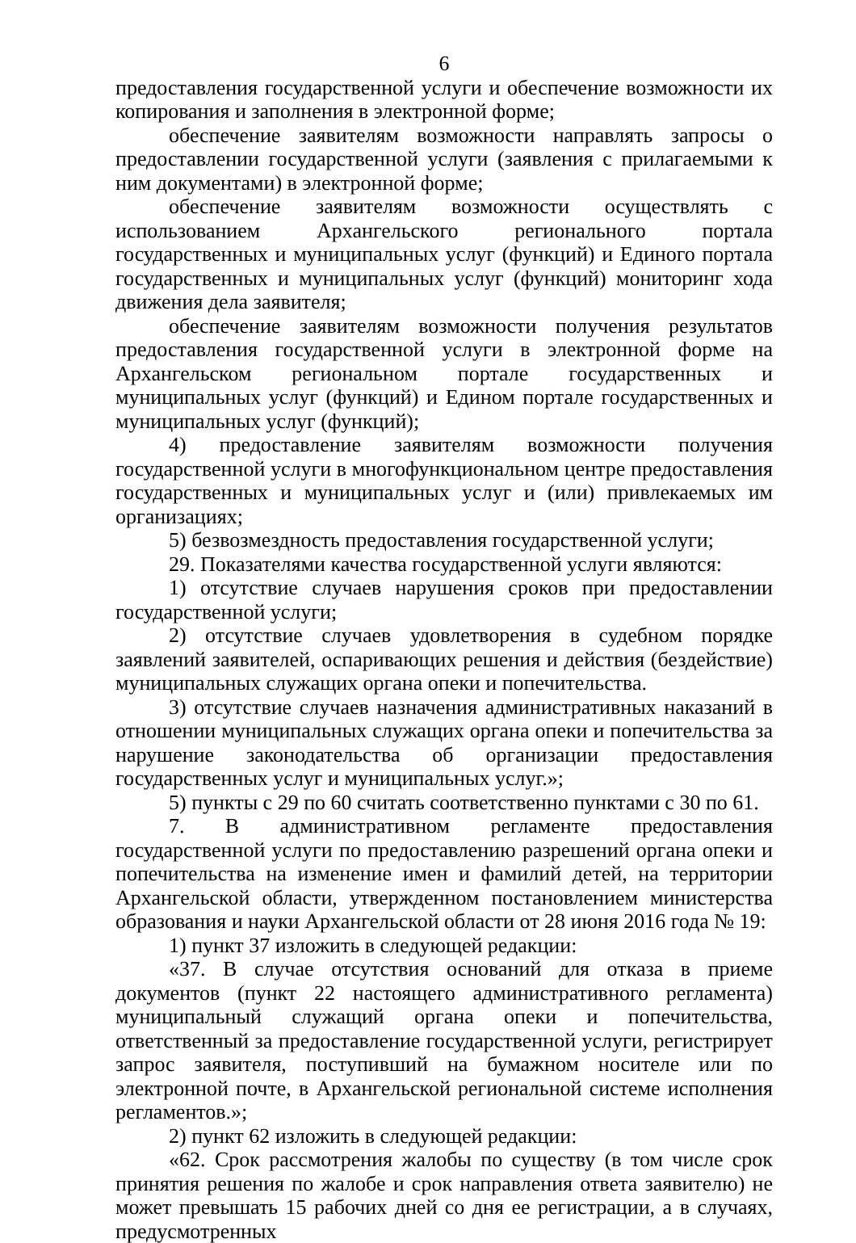6
предоставления государственной услуги и обеспечение возможности их копирования и заполнения в электронной форме;
обеспечение заявителям возможности направлять запросы о предоставлении государственной услуги (заявления с прилагаемыми к ним документами) в электронной форме;
обеспечение заявителям возможности осуществлять с использованием Архангельского регионального портала государственных и муниципальных услуг (функций) и Единого портала государственных и муниципальных услуг (функций) мониторинг хода движения дела заявителя;
обеспечение заявителям возможности получения результатов предоставления государственной услуги в электронной форме на Архангельском региональном портале государственных и муниципальных услуг (функций) и Едином портале государственных и муниципальных услуг (функций);
4) предоставление заявителям возможности получения государственной услуги в многофункциональном центре предоставления государственных и муниципальных услуг и (или) привлекаемых им организациях;
5) безвозмездность предоставления государственной услуги;
29. Показателями качества государственной услуги являются:
1) отсутствие случаев нарушения сроков при предоставлении государственной услуги;
2) отсутствие случаев удовлетворения в судебном порядке заявлений заявителей, оспаривающих решения и действия (бездействие) муниципальных служащих органа опеки и попечительства.
3) отсутствие случаев назначения административных наказаний в отношении муниципальных служащих органа опеки и попечительства за нарушение законодательства об организации предоставления государственных услуг и муниципальных услуг.»;
5) пункты с 29 по 60 считать соответственно пунктами с 30 по 61.
7. В административном регламенте предоставления государственной услуги по предоставлению разрешений органа опеки и попечительства на изменение имен и фамилий детей, на территории Архангельской области, утвержденном постановлением министерства образования и науки Архангельской области от 28 июня 2016 года № 19:
1) пункт 37 изложить в следующей редакции:
«37. В случае отсутствия оснований для отказа в приеме документов (пункт 22 настоящего административного регламента) муниципальный служащий органа опеки и попечительства, ответственный за предоставление государственной услуги, регистрирует запрос заявителя, поступивший на бумажном носителе или по электронной почте, в Архангельской региональной системе исполнения регламентов.»;
2) пункт 62 изложить в следующей редакции:
«62. Срок рассмотрения жалобы по существу (в том числе срок принятия решения по жалобе и срок направления ответа заявителю) не может превышать 15 рабочих дней со дня ее регистрации, а в случаях, предусмотренных